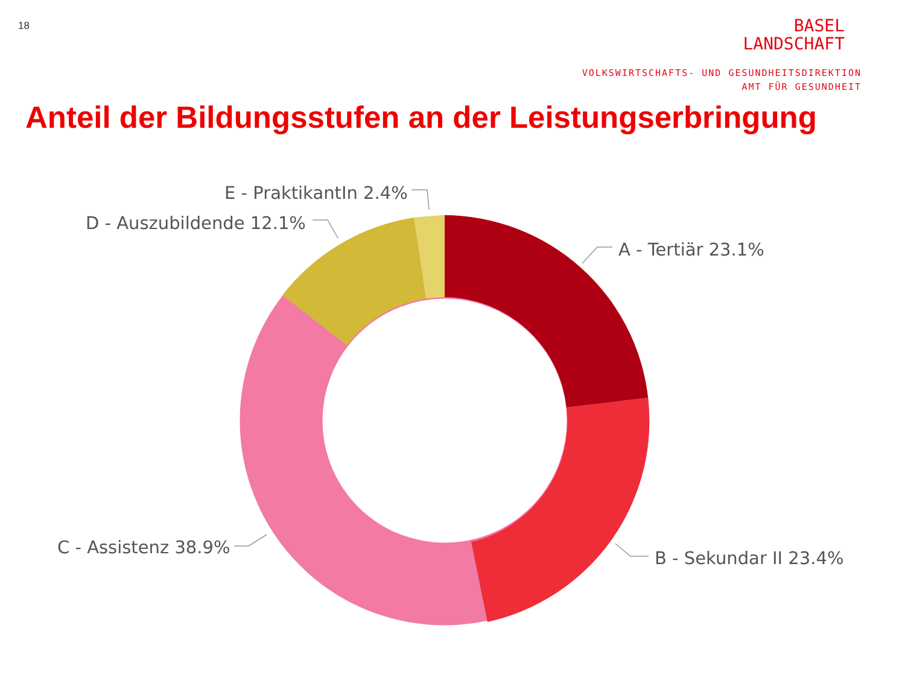18
BASEL
LANDSCHAFT
VOLKSWIRTSCHAFTS- UND GESUNDHEITSDIREKTION
AMT FÜR GESUNDHEIT
Anteil der Bildungsstufen an der Leistungserbringung
E - PraktikantIn 2.4%
D - Auszubildende 12.1%
A - Tertiär 23.1%
B - Sekundar II 23.4%
C - Assistenz 38.9%